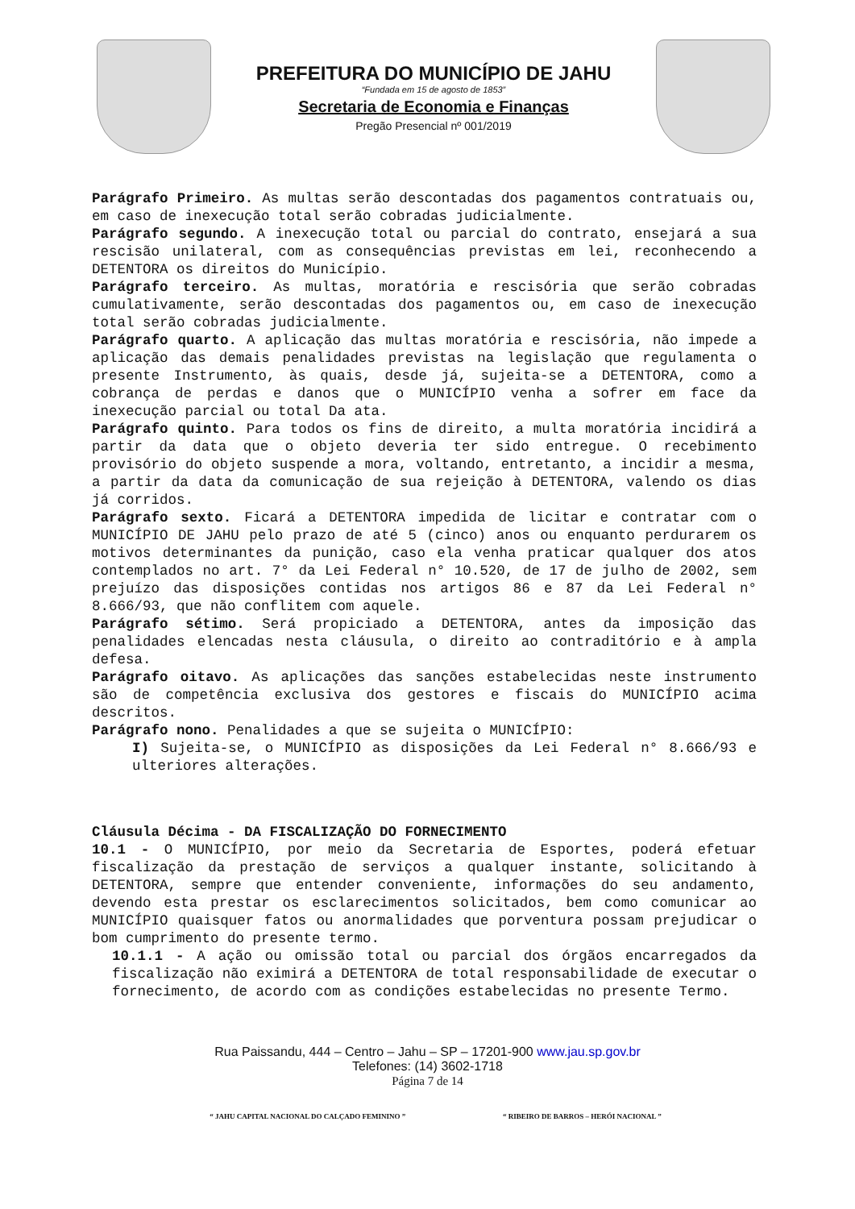PREFEITURA DO MUNICÍPIO DE JAHU
“Fundada em 15 de agosto de 1853”
Secretaria de Economia e Finanças
Pregão Presencial nº 001/2019
Parágrafo Primeiro. As multas serão descontadas dos pagamentos contratuais ou, em caso de inexecução total serão cobradas judicialmente.
Parágrafo segundo. A inexecução total ou parcial do contrato, ensejará a sua rescisão unilateral, com as consequências previstas em lei, reconhecendo a DETENTORA os direitos do Município.
Parágrafo terceiro. As multas, moratória e rescisória que serão cobradas cumulativamente, serão descontadas dos pagamentos ou, em caso de inexecução total serão cobradas judicialmente.
Parágrafo quarto. A aplicação das multas moratória e rescisória, não impede a aplicação das demais penalidades previstas na legislação que regulamenta o presente Instrumento, às quais, desde já, sujeita-se a DETENTORA, como a cobrança de perdas e danos que o MUNICÍPIO venha a sofrer em face da inexecução parcial ou total Da ata.
Parágrafo quinto. Para todos os fins de direito, a multa moratória incidirá a partir da data que o objeto deveria ter sido entregue. O recebimento provisório do objeto suspende a mora, voltando, entretanto, a incidir a mesma, a partir da data da comunicação de sua rejeição à DETENTORA, valendo os dias já corridos.
Parágrafo sexto. Ficará a DETENTORA impedida de licitar e contratar com o MUNICÍPIO DE JAHU pelo prazo de até 5 (cinco) anos ou enquanto perdurarem os motivos determinantes da punição, caso ela venha praticar qualquer dos atos contemplados no art. 7° da Lei Federal n° 10.520, de 17 de julho de 2002, sem prejuízo das disposições contidas nos artigos 86 e 87 da Lei Federal n° 8.666/93, que não conflitem com aquele.
Parágrafo sétimo. Será propiciado a DETENTORA, antes da imposição das penalidades elencadas nesta cláusula, o direito ao contraditório e à ampla defesa.
Parágrafo oitavo. As aplicações das sanções estabelecidas neste instrumento são de competência exclusiva dos gestores e fiscais do MUNICÍPIO acima descritos.
Parágrafo nono. Penalidades a que se sujeita o MUNICÍPIO:
I) Sujeita-se, o MUNICÍPIO as disposições da Lei Federal n° 8.666/93 e ulteriores alterações.
Cláusula Décima - DA FISCALIZAÇÃO DO FORNECIMENTO
10.1 - O MUNICÍPIO, por meio da Secretaria de Esportes, poderá efetuar fiscalização da prestação de serviços a qualquer instante, solicitando à DETENTORA, sempre que entender conveniente, informações do seu andamento, devendo esta prestar os esclarecimentos solicitados, bem como comunicar ao MUNICÍPIO quaisquer fatos ou anormalidades que porventura possam prejudicar o bom cumprimento do presente termo.
10.1.1 - A ação ou omissão total ou parcial dos órgãos encarregados da fiscalização não eximirá a DETENTORA de total responsabilidade de executar o fornecimento, de acordo com as condições estabelecidas no presente Termo.
Rua Paissandu, 444 – Centro – Jahu – SP – 17201-900 www.jau.sp.gov.br
Telefones: (14) 3602-1718
Página 7 de 14
“ JAHU CAPITAL NACIONAL DO CALÇADO FEMININO ” “ RIBEIRO DE BARROS – HERÓI NACIONAL ”